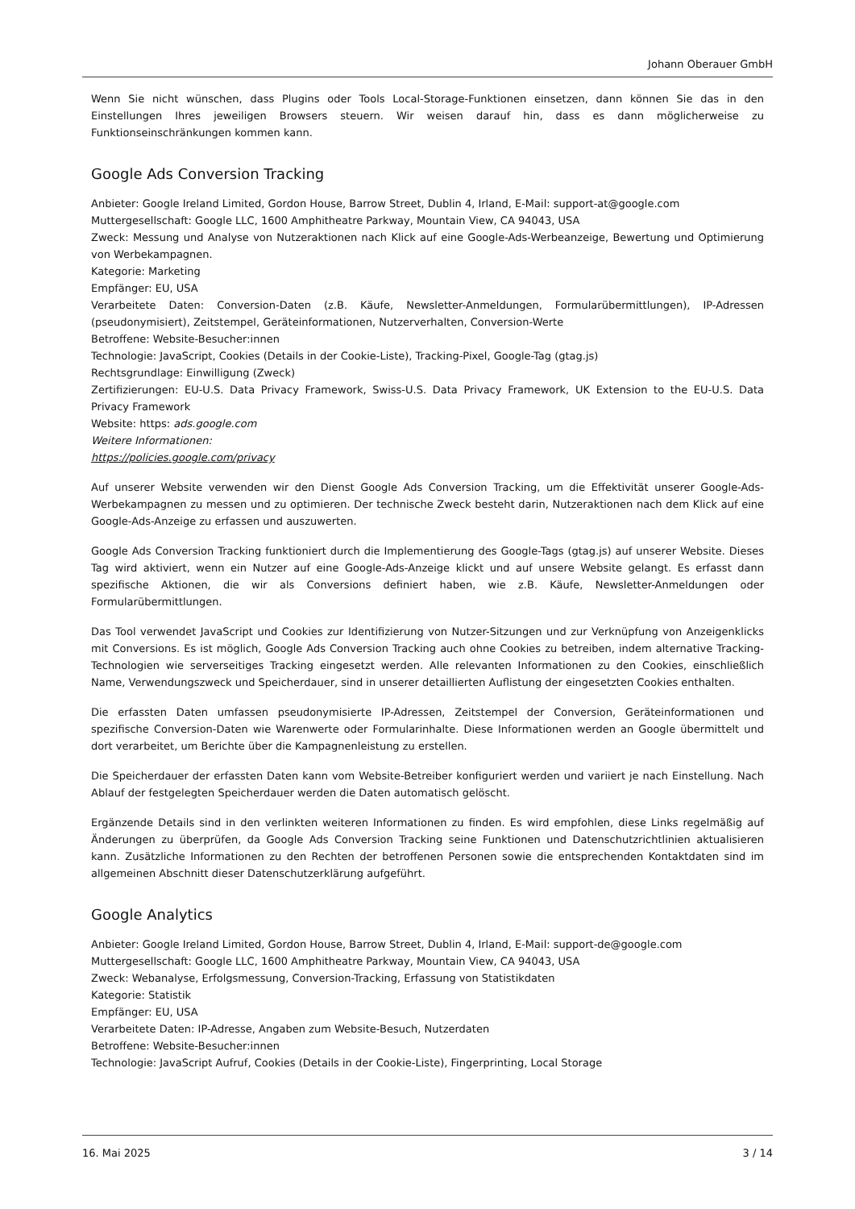Johann Oberauer GmbH
Wenn Sie nicht wünschen, dass Plugins oder Tools Local-Storage-Funktionen einsetzen, dann können Sie das in den Einstellungen Ihres jeweiligen Browsers steuern. Wir weisen darauf hin, dass es dann möglicherweise zu Funktionseinschränkungen kommen kann.
Google Ads Conversion Tracking
Anbieter: Google Ireland Limited, Gordon House, Barrow Street, Dublin 4, Irland, E-Mail: support-at@google.com
Muttergesellschaft: Google LLC, 1600 Amphitheatre Parkway, Mountain View, CA 94043, USA
Zweck: Messung und Analyse von Nutzeraktionen nach Klick auf eine Google-Ads-Werbeanzeige, Bewertung und Optimierung von Werbekampagnen.
Kategorie: Marketing
Empfänger: EU, USA
Verarbeitete Daten: Conversion-Daten (z.B. Käufe, Newsletter-Anmeldungen, Formularübermittlungen), IP-Adressen (pseudonymisiert), Zeitstempel, Geräteinformationen, Nutzerverhalten, Conversion-Werte
Betroffene: Website-Besucher:innen
Technologie: JavaScript, Cookies (Details in der Cookie-Liste), Tracking-Pixel, Google-Tag (gtag.js)
Rechtsgrundlage: Einwilligung (Zweck)
Zertifizierungen: EU-U.S. Data Privacy Framework, Swiss-U.S. Data Privacy Framework, UK Extension to the EU-U.S. Data Privacy Framework
Website: https: ads.google.com
Weitere Informationen:
https://policies.google.com/privacy
Auf unserer Website verwenden wir den Dienst Google Ads Conversion Tracking, um die Effektivität unserer Google-Ads-Werbekampagnen zu messen und zu optimieren. Der technische Zweck besteht darin, Nutzeraktionen nach dem Klick auf eine Google-Ads-Anzeige zu erfassen und auszuwerten.
Google Ads Conversion Tracking funktioniert durch die Implementierung des Google-Tags (gtag.js) auf unserer Website. Dieses Tag wird aktiviert, wenn ein Nutzer auf eine Google-Ads-Anzeige klickt und auf unsere Website gelangt. Es erfasst dann spezifische Aktionen, die wir als Conversions definiert haben, wie z.B. Käufe, Newsletter-Anmeldungen oder Formularübermittlungen.
Das Tool verwendet JavaScript und Cookies zur Identifizierung von Nutzer-Sitzungen und zur Verknüpfung von Anzeigenklicks mit Conversions. Es ist möglich, Google Ads Conversion Tracking auch ohne Cookies zu betreiben, indem alternative Tracking-Technologien wie serverseitiges Tracking eingesetzt werden. Alle relevanten Informationen zu den Cookies, einschließlich Name, Verwendungszweck und Speicherdauer, sind in unserer detaillierten Auflistung der eingesetzten Cookies enthalten.
Die erfassten Daten umfassen pseudonymisierte IP-Adressen, Zeitstempel der Conversion, Geräteinformationen und spezifische Conversion-Daten wie Warenwerte oder Formularinhalte. Diese Informationen werden an Google übermittelt und dort verarbeitet, um Berichte über die Kampagnenleistung zu erstellen.
Die Speicherdauer der erfassten Daten kann vom Website-Betreiber konfiguriert werden und variiert je nach Einstellung. Nach Ablauf der festgelegten Speicherdauer werden die Daten automatisch gelöscht.
Ergänzende Details sind in den verlinkten weiteren Informationen zu finden. Es wird empfohlen, diese Links regelmäßig auf Änderungen zu überprüfen, da Google Ads Conversion Tracking seine Funktionen und Datenschutzrichtlinien aktualisieren kann. Zusätzliche Informationen zu den Rechten der betroffenen Personen sowie die entsprechenden Kontaktdaten sind im allgemeinen Abschnitt dieser Datenschutzerklärung aufgeführt.
Google Analytics
Anbieter: Google Ireland Limited, Gordon House, Barrow Street, Dublin 4, Irland, E-Mail: support-de@google.com
Muttergesellschaft: Google LLC, 1600 Amphitheatre Parkway, Mountain View, CA 94043, USA
Zweck: Webanalyse, Erfolgsmessung, Conversion-Tracking, Erfassung von Statistikdaten
Kategorie: Statistik
Empfänger: EU, USA
Verarbeitete Daten: IP-Adresse, Angaben zum Website-Besuch, Nutzerdaten
Betroffene: Website-Besucher:innen
Technologie: JavaScript Aufruf, Cookies (Details in der Cookie-Liste), Fingerprinting, Local Storage
16. Mai 2025 3 / 14